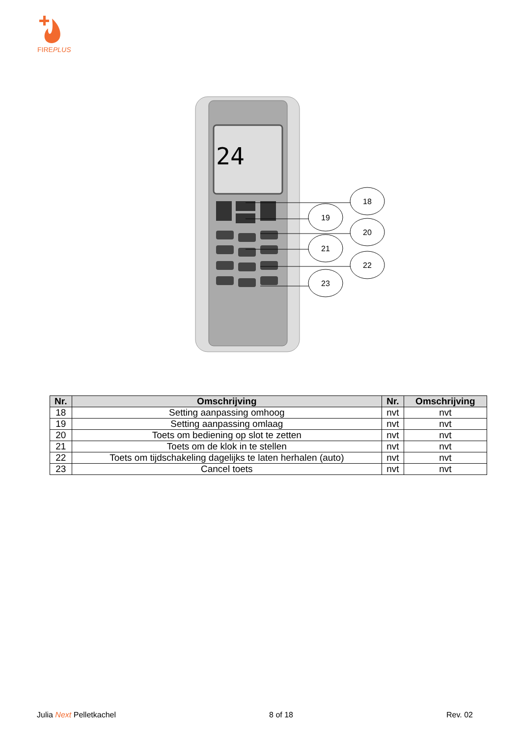FIREPLUS
24
18
19
20
21
22
23
| Nr. | Omschrijving | Nr. | Omschrijving |
| --- | --- | --- | --- |
| 18 | Setting aanpassing omhoog | nvt | nvt |
| 19 | Setting aanpassing omlaag | nvt | nvt |
| 20 | Toets om bediening op slot te zetten | nvt | nvt |
| 21 | Toets om de klok in te stellen | nvt | nvt |
| 22 | Toets om tijdschakeling dagelijks te laten herhalen (auto) | nvt | nvt |
| 23 | Cancel toets | nvt | nvt |
Julia Next Pelletkachel 8 of 18 Rev. 02